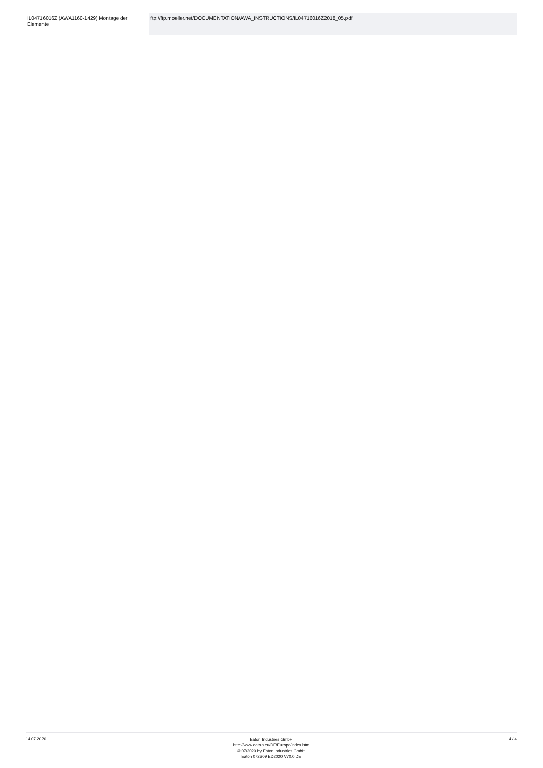| IL04716016Z (AWA1160-1429) Montage der Elemente | ftp://ftp.moeller.net/DOCUMENTATION/AWA_INSTRUCTIONS/IL04716016Z2018_05.pdf |
14.07.2020
Eaton Industries GmbH
http://www.eaton.eu/DE/Europe/index.htm
© 07/2020 by Eaton Industries GmbH
Eaton 072309 ED2020 V70.0 DE
4 / 4